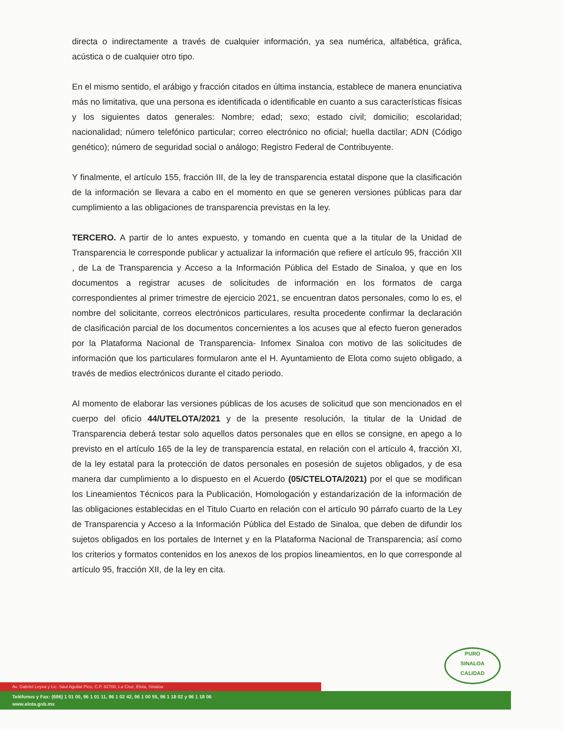directa o indirectamente a través de cualquier información, ya sea numérica, alfabética, gráfica, acústica o de cualquier otro tipo.
En el mismo sentido, el arábigo y fracción citados en última instancia, establece de manera enunciativa más no limitativa, que una persona es identificada o identificable en cuanto a sus características físicas y los siguientes datos generales: Nombre; edad; sexo; estado civil; domicilio; escolaridad; nacionalidad; número telefónico particular; correo electrónico no oficial; huella dactilar; ADN (Código genético); número de seguridad social o análogo; Registro Federal de Contribuyente.
Y finalmente, el artículo 155, fracción III, de la ley de transparencia estatal dispone que la clasificación de la información se llevara a cabo en el momento en que se generen versiones públicas para dar cumplimiento a las obligaciones de transparencia previstas en la ley.
TERCERO. A partir de lo antes expuesto, y tomando en cuenta que a la titular de la Unidad de Transparencia le corresponde publicar y actualizar la información que refiere el artículo 95, fracción XII , de La de Transparencia y Acceso a la Información Pública del Estado de Sinaloa, y que en los documentos a registrar acuses de solicitudes de información en los formatos de carga correspondientes al primer trimestre de ejercicio 2021, se encuentran datos personales, como lo es, el nombre del solicitante, correos electrónicos particulares, resulta procedente confirmar la declaración de clasificación parcial de los documentos concernientes a los acuses que al efecto fueron generados por la Plataforma Nacional de Transparencia- Infomex Sinaloa con motivo de las solicitudes de información que los particulares formularon ante el H. Ayuntamiento de Elota como sujeto obligado, a través de medios electrónicos durante el citado periodo.
Al momento de elaborar las versiones públicas de los acuses de solicitud que son mencionados en el cuerpo del oficio 44/UTELOTA/2021 y de la presente resolución, la titular de la Unidad de Transparencia deberá testar solo aquellos datos personales que en ellos se consigne, en apego a lo previsto en el artículo 165 de la ley de transparencia estatal, en relación con el artículo 4, fracción XI, de la ley estatal para la protección de datos personales en posesión de sujetos obligados, y de esa manera dar cumplimiento a lo dispuesto en el Acuerdo (05/CTELOTA/2021) por el que se modifican los Lineamientos Técnicos para la Publicación, Homologación y estandarización de la información de las obligaciones establecidas en el Titulo Cuarto en relación con el artículo 90 párrafo cuarto de la Ley de Transparencia y Acceso a la Información Pública del Estado de Sinaloa, que deben de difundir los sujetos obligados en los portales de Internet y en la Plataforma Nacional de Transparencia; así como los criterios y formatos contenidos en los anexos de los propios lineamientos, en lo que corresponde al artículo 95, fracción XII, de la ley en cita.
PURO
SINALOA
CALIDAD
Av. Gabriel Leyva y Lic. Saul Aguilar Pico, C.P. 82700, La Cruz, Elota, Sinaloa
Teléfonos y Fax: (696) 1 01 00, 96 1 01 11, 96 1 02 42, 96 1 00 55, 96 1 18 02 y 96 1 18 06
www.elota.gob.mx